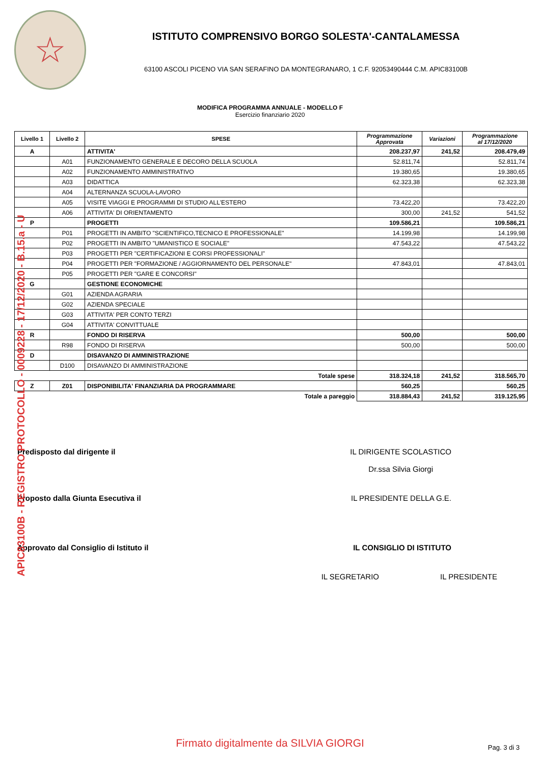☆
ISTITUTO COMPRENSIVO BORGO SOLESTA'-CANTALAMESSA
63100 ASCOLI PICENO VIA SAN SERAFINO DA MONTEGRANARO, 1 C.F. 92053490444 C.M. APIC83100B
MODIFICA PROGRAMMA ANNUALE - MODELLO F
Esercizio finanziario 2020
| Livello 1 | Livello 2 | SPESE | Programmazione Approvata | Variazioni | Programmazione al 17/12/2020 |
| --- | --- | --- | --- | --- | --- |
| A | | ATTIVITA' | 208.237,97 | 241,52 | 208.479,49 |
| | A01 | FUNZIONAMENTO GENERALE E DECORO DELLA SCUOLA | 52.811,74 | | 52.811,74 |
| | A02 | FUNZIONAMENTO AMMINISTRATIVO | 19.380,65 | | 19.380,65 |
| | A03 | DIDATTICA | 62.323,38 | | 62.323,38 |
| | A04 | ALTERNANZA SCUOLA-LAVORO | | | |
| | A05 | VISITE VIAGGI E PROGRAMMI DI STUDIO ALL'ESTERO | 73.422,20 | | 73.422,20 |
| | A06 | ATTIVITA' DI ORIENTAMENTO | 300,00 | 241,52 | 541,52 |
| P | | PROGETTI | 109.586,21 | | 109.586,21 |
| | P01 | PROGETTI IN AMBITO "SCIENTIFICO,TECNICO E PROFESSIONALE" | 14.199,98 | | 14.199,98 |
| | P02 | PROGETTI IN AMBITO "UMANISTICO E SOCIALE" | 47.543,22 | | 47.543,22 |
| | P03 | PROGETTI PER "CERTIFICAZIONI E CORSI PROFESSIONALI" | | | |
| | P04 | PROGETTI PER "FORMAZIONE / AGGIORNAMENTO DEL PERSONALE" | 47.843,01 | | 47.843,01 |
| | P05 | PROGETTI PER "GARE E CONCORSI" | | | |
| G | | GESTIONE ECONOMICHE | | | |
| | G01 | AZIENDA AGRARIA | | | |
| | G02 | AZIENDA SPECIALE | | | |
| | G03 | ATTIVITA' PER CONTO TERZI | | | |
| | G04 | ATTIVITA' CONVITTUALE | | | |
| R | | FONDO DI RISERVA | 500,00 | | 500,00 |
| | R98 | FONDO DI RISERVA | 500,00 | | 500,00 |
| D | | DISAVANZO DI AMMINISTRAZIONE | | | |
| | D100 | DISAVANZO DI AMMINISTRAZIONE | | | |
| Totale spese | | | 318.324,18 | 241,52 | 318.565,70 |
| Z | Z01 | DISPONIBILITA' FINANZIARIA DA PROGRAMMARE | 560,25 | | 560,25 |
| Totale a pareggio | | | 318.884,43 | 241,52 | 319.125,95 |
Predisposto dal dirigente il IL DIRIGENTE SCOLASTICO
Dr.ssa Silvia Giorgi
Proposto dalla Giunta Esecutiva il IL PRESIDENTE DELLA G.E.
Approvato dal Consiglio di Istituto il IL CONSIGLIO DI ISTITUTO
IL SEGRETARIO IL PRESIDENTE
APIC83100B - REGISTRO PROTOCOLLO - 0009228 - 17/12/2020 - B.15.a - U
Firmato digitalmente da SILVIA GIORGI Pag. 3 di 3